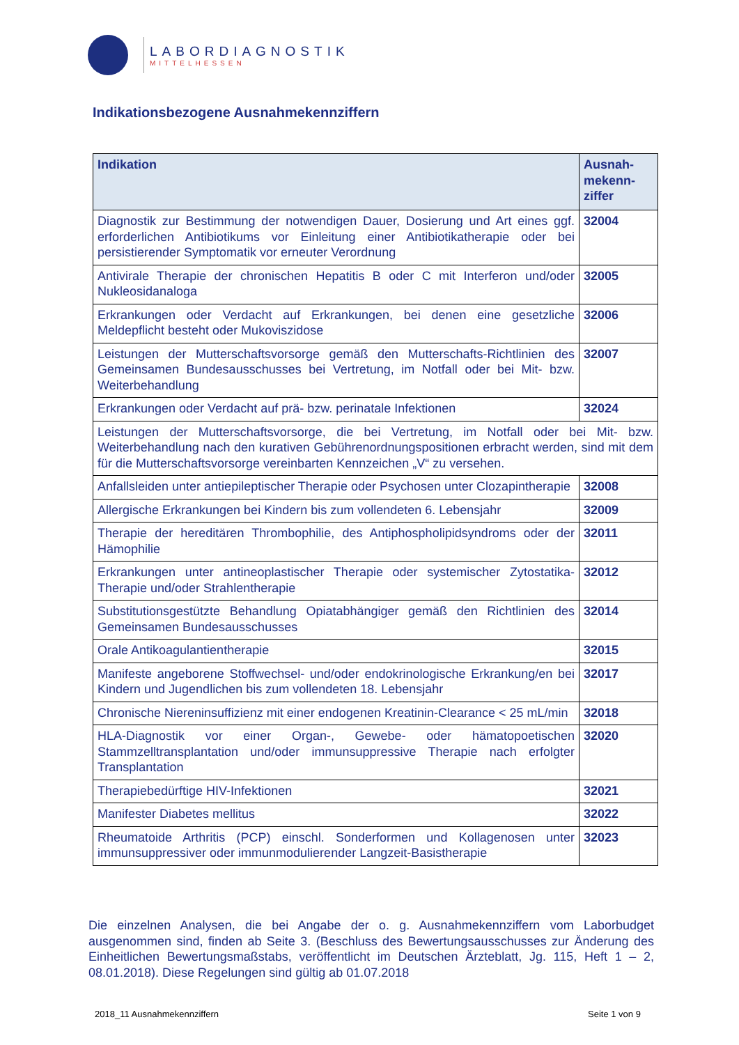LABORDIAGNOSTIK
MITTELHESSEN
Indikationsbezogene Ausnahmekennziffern
| Indikation | Ausnah- mekenn- ziffer |
| --- | --- |
| Diagnostik zur Bestimmung der notwendigen Dauer, Dosierung und Art eines ggf. erforderlichen Antibiotikums vor Einleitung einer Antibiotikatherapie oder bei persistierender Symptomatik vor erneuter Verordnung | 32004 |
| Antivirale Therapie der chronischen Hepatitis B oder C mit Interferon und/oder Nukleosidanaloga | 32005 |
| Erkrankungen oder Verdacht auf Erkrankungen, bei denen eine gesetzliche Meldepflicht besteht oder Mukoviszidose | 32006 |
| Leistungen der Mutterschaftsvorsorge gemäß den Mutterschafts-Richtlinien des Gemeinsamen Bundesausschusses bei Vertretung, im Notfall oder bei Mit- bzw. Weiterbehandlung | 32007 |
| Erkrankungen oder Verdacht auf prä- bzw. perinatale Infektionen | 32024 |
| Leistungen der Mutterschaftsvorsorge, die bei Vertretung, im Notfall oder bei Mit- bzw. Weiterbehandlung nach den kurativen Gebührenordnungspositionen erbracht werden, sind mit dem für die Mutterschaftsvorsorge vereinbarten Kennzeichen „V“ zu versehen. | |
| Anfallsleiden unter antiepileptischer Therapie oder Psychosen unter Clozapintherapie | 32008 |
| Allergische Erkrankungen bei Kindern bis zum vollendeten 6. Lebensjahr | 32009 |
| Therapie der hereditären Thrombophilie, des Antiphospholipidsyndroms oder der Hämophilie | 32011 |
| Erkrankungen unter antineoplastischer Therapie oder systemischer Zytostatika-Therapie und/oder Strahlentherapie | 32012 |
| Substitutionsgestützte Behandlung Opiatabhängiger gemäß den Richtlinien des Gemeinsamen Bundesausschusses | 32014 |
| Orale Antikoagulantientherapie | 32015 |
| Manifeste angeborene Stoffwechsel- und/oder endokrinologische Erkrankung/en bei Kindern und Jugendlichen bis zum vollendeten 18. Lebensjahr | 32017 |
| Chronische Niereninsuffizienz mit einer endogenen Kreatinin-Clearance < 25 mL/min | 32018 |
| HLA-Diagnostik vor einer Organ-, Gewebe- oder hämatopoetischen Stammzelltransplantation und/oder immunsuppressive Therapie nach erfolgter Transplantation | 32020 |
| Therapiebedürftige HIV-Infektionen | 32021 |
| Manifester Diabetes mellitus | 32022 |
| Rheumatoide Arthritis (PCP) einschl. Sonderformen und Kollagenosen unter immunsuppressiver oder immunmodulierender Langzeit-Basistherapie | 32023 |
Die einzelnen Analysen, die bei Angabe der o. g. Ausnahmekennziffern vom Laborbudget ausgenommen sind, finden ab Seite 3. (Beschluss des Bewertungsausschusses zur Änderung des Einheitlichen Bewertungsmaßstabs, veröffentlicht im Deutschen Ärzteblatt, Jg. 115, Heft 1 – 2, 08.01.2018). Diese Regelungen sind gültig ab 01.07.2018
2018_11 Ausnahmekennziffern Seite 1 von 9